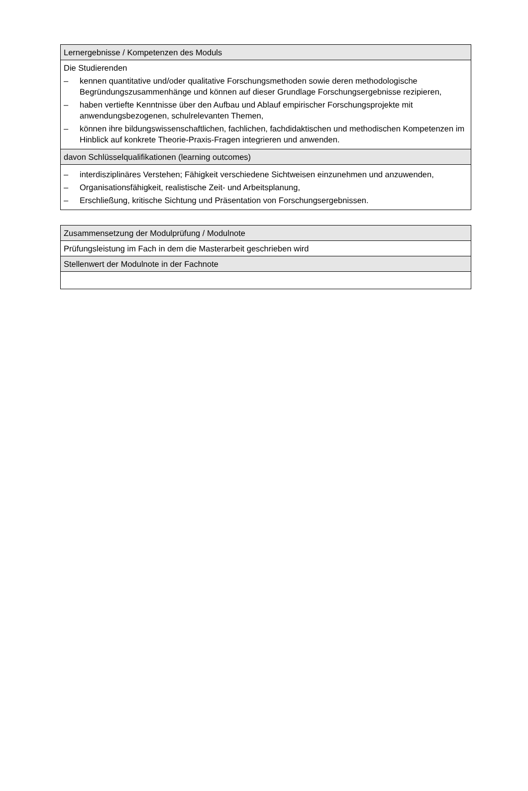| Lernergebnisse / Kompetenzen des Moduls |
| --- |
| Die Studierenden – kennen quantitative und/oder qualitative Forschungsmethoden sowie deren methodologische Begründungszusammenhänge und können auf dieser Grundlage Forschungsergebnisse rezipieren, – haben vertiefte Kenntnisse über den Aufbau und Ablauf empirischer Forschungsprojekte mit anwendungsbezogenen, schulrelevanten Themen, – können ihre bildungswissenschaftlichen, fachlichen, fachdidaktischen und methodischen Kompetenzen im Hinblick auf konkrete Theorie-Praxis-Fragen integrieren und anwenden. |
| davon Schlüsselqualifikationen (learning outcomes) |
| – interdisziplinäres Verstehen; Fähigkeit verschiedene Sichtweisen einzunehmen und anzuwenden, – Organisationsfähigkeit, realistische Zeit- und Arbeitsplanung, – Erschließung, kritische Sichtung und Präsentation von Forschungsergebnissen. |
| Zusammensetzung der Modulprüfung / Modulnote |
| --- |
| Prüfungsleistung im Fach in dem die Masterarbeit geschrieben wird |
| Stellenwert der Modulnote in der Fachnote |